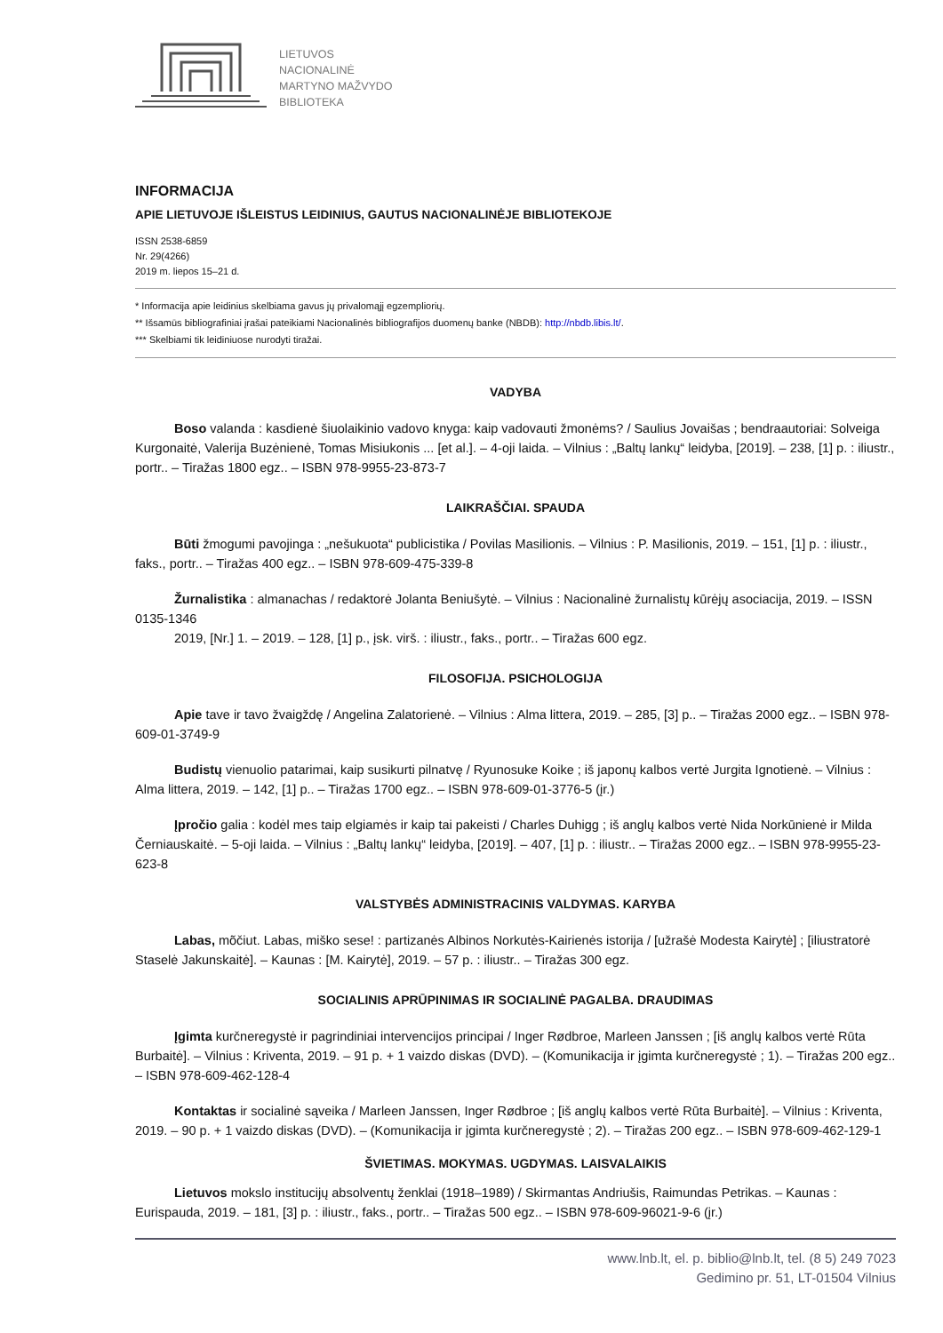LIETUVOS
NACIONALINĖ
MARTYNO MAŽVYDO
BIBLIOTEKA
INFORMACIJA
APIE LIETUVOJE IŠLEISTUS LEIDINIUS, GAUTUS NACIONALINĖJE BIBLIOTEKOJE
ISSN 2538-6859
Nr. 29(4266)
2019 m. liepos 15–21 d.
* Informacija apie leidinius skelbiama gavus jų privalomąjį egzempliorių.
** Išsamūs bibliografiniai įrašai pateikiami Nacionalinės bibliografijos duomenų banke (NBDB): http://nbdb.libis.lt/.
*** Skelbiami tik leidiniuose nurodyti tiražai.
VADYBA
Boso valanda : kasdienė šiuolaikinio vadovo knyga: kaip vadovauti žmonėms? / Saulius Jovaišas ; bendraautoriai: Solveiga Kurgonaitė, Valerija Buzėnienė, Tomas Misiukonis ... [et al.]. – 4-oji laida. – Vilnius : „Baltų lankų“ leidyba, [2019]. – 238, [1] p. : iliustr., portr.. – Tiražas 1800 egz.. – ISBN 978-9955-23-873-7
LAIKRAŠČIAI. SPAUDA
Būti žmogumi pavojinga : „nešukuota“ publicistika / Povilas Masilionis. – Vilnius : P. Masilionis, 2019. – 151, [1] p. : iliustr., faks., portr.. – Tiražas 400 egz.. – ISBN 978-609-475-339-8
Žurnalistika : almanachas / redaktorė Jolanta Beniušytė. – Vilnius : Nacionalinė žurnalistų kūrėjų asociacija, 2019. – ISSN 0135-1346
2019, [Nr.] 1. – 2019. – 128, [1] p., įsk. virš. : iliustr., faks., portr.. – Tiražas 600 egz.
FILOSOFIJA. PSICHOLOGIJA
Apie tave ir tavo žvaigždę / Angelina Zalatorienė. – Vilnius : Alma littera, 2019. – 285, [3] p.. – Tiražas 2000 egz.. – ISBN 978-609-01-3749-9
Budistų vienuolio patarimai, kaip susikurti pilnatvę / Ryunosuke Koike ; iš japonų kalbos vertė Jurgita Ignotienė. – Vilnius : Alma littera, 2019. – 142, [1] p.. – Tiražas 1700 egz.. – ISBN 978-609-01-3776-5 (įr.)
Įpročio galia : kodėl mes taip elgiamės ir kaip tai pakeisti / Charles Duhigg ; iš anglų kalbos vertė Nida Norkūnienė ir Milda Černiauskaitė. – 5-oji laida. – Vilnius : „Baltų lankų“ leidyba, [2019]. – 407, [1] p. : iliustr.. – Tiražas 2000 egz.. – ISBN 978-9955-23-623-8
VALSTYBĖS ADMINISTRACINIS VALDYMAS. KARYBA
Labas, mõčiut. Labas, miško sese! : partizanės Albinos Norkutės-Kairienės istorija / [užrašė Modesta Kairytė] ; [iliustratorė Staselė Jakunskaitė]. – Kaunas : [M. Kairytė], 2019. – 57 p. : iliustr.. – Tiražas 300 egz.
SOCIALINIS APRŪPINIMAS IR SOCIALINĖ PAGALBA. DRAUDIMAS
Įgimta kurčneregystė ir pagrindiniai intervencijos principai / Inger Rødbroe, Marleen Janssen ; [iš anglų kalbos vertė Rūta Burbaitė]. – Vilnius : Kriventa, 2019. – 91 p. + 1 vaizdo diskas (DVD). – (Komunikacija ir įgimta kurčneregystė ; 1). – Tiražas 200 egz.. – ISBN 978-609-462-128-4
Kontaktas ir socialinė sąveika / Marleen Janssen, Inger Rødbroe ; [iš anglų kalbos vertė Rūta Burbaitė]. – Vilnius : Kriventa, 2019. – 90 p. + 1 vaizdo diskas (DVD). – (Komunikacija ir įgimta kurčneregystė ; 2). – Tiražas 200 egz.. – ISBN 978-609-462-129-1
ŠVIETIMAS. MOKYMAS. UGDYMAS. LAISVALAIKIS
Lietuvos mokslo institucijų absolventų ženklai (1918–1989) / Skirmantas Andriušis, Raimundas Petrikas. – Kaunas : Eurispauda, 2019. – 181, [3] p. : iliustr., faks., portr.. – Tiražas 500 egz.. – ISBN 978-609-96021-9-6 (įr.)
www.lnb.lt, el. p. biblio@lnb.lt, tel. (8 5) 249 7023
Gedimino pr. 51, LT-01504 Vilnius